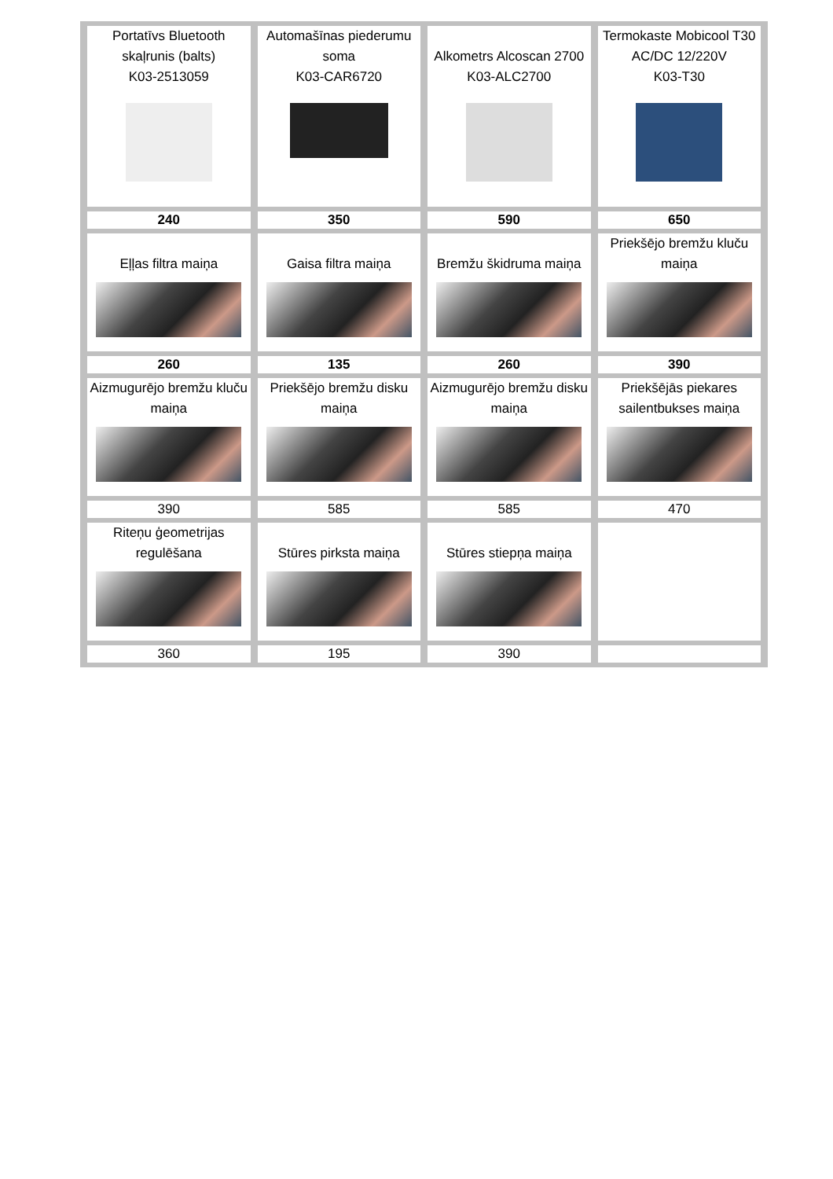| Portatīvs Bluetooth skaļrunis (balts) K03-2513059 | Automašīnas piederumu soma K03-CAR6720 | Alkometrs Alcoscan 2700 K03-ALC2700 | Termokaste Mobicool T30 AC/DC 12/220V K03-T30 |
| 240 | 350 | 590 | 650 |
| Eļļas filtra maiņa | Gaisa filtra maiņa | Bremžu škidruma maiņa | Priekšējo bremžu kluču maiņa |
| 260 | 135 | 260 | 390 |
| Aizmugurējo bremžu kluču maiņa | Priekšējo bremžu disku maiņa | Aizmugurējo bremžu disku maiņa | Priekšējās piekares sailentbukses maiņa |
| 390 | 585 | 585 | 470 |
| Riteņu ģeometrijas regulēšana | Stūres pirksta maiņa | Stūres stiepņa maiņa | |
| 360 | 195 | 390 | |